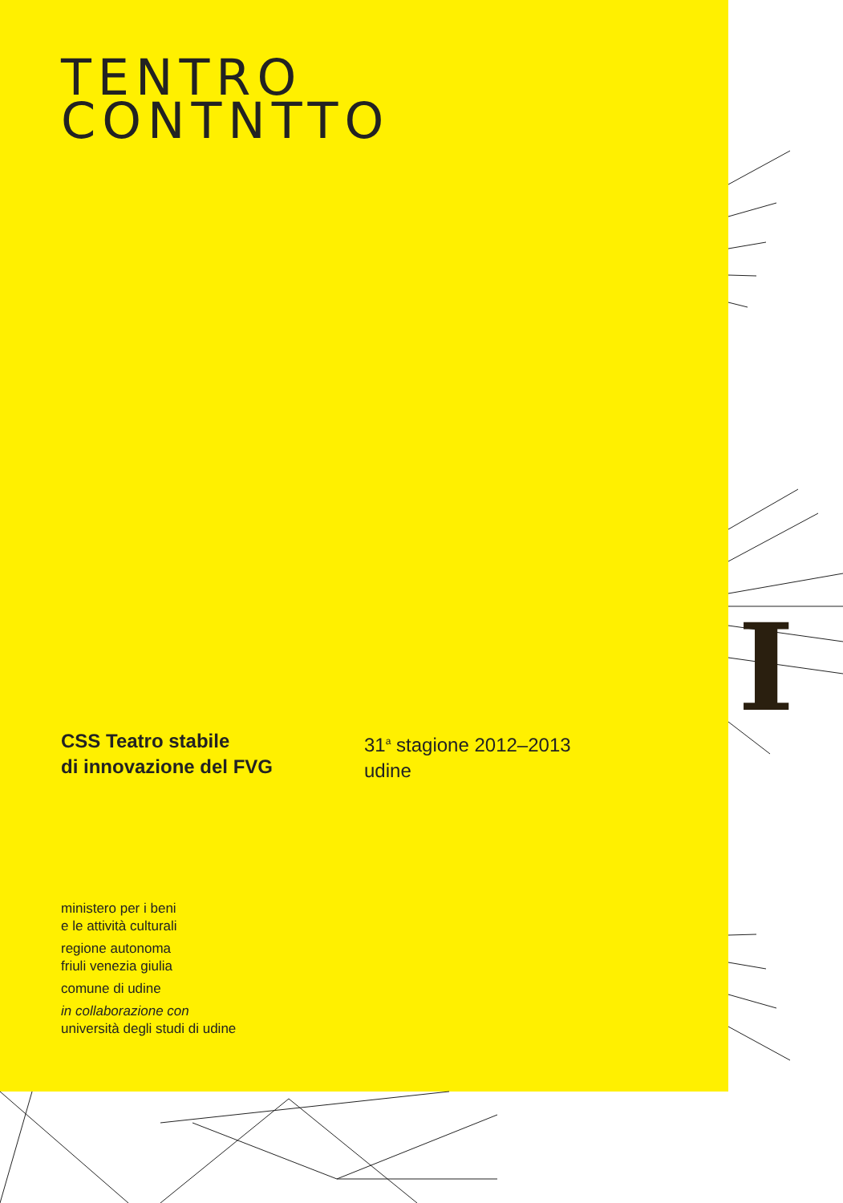I
TENTRO
CONTNTTO
CSS Teatro stabile
di innovazione del FVG
31<sup>a</sup> stagione 2012–2013
udine
ministero per i beni
e le attività culturali
regione autonoma
friuli venezia giulia
comune di udine
in collaborazione con
università degli studi di udine